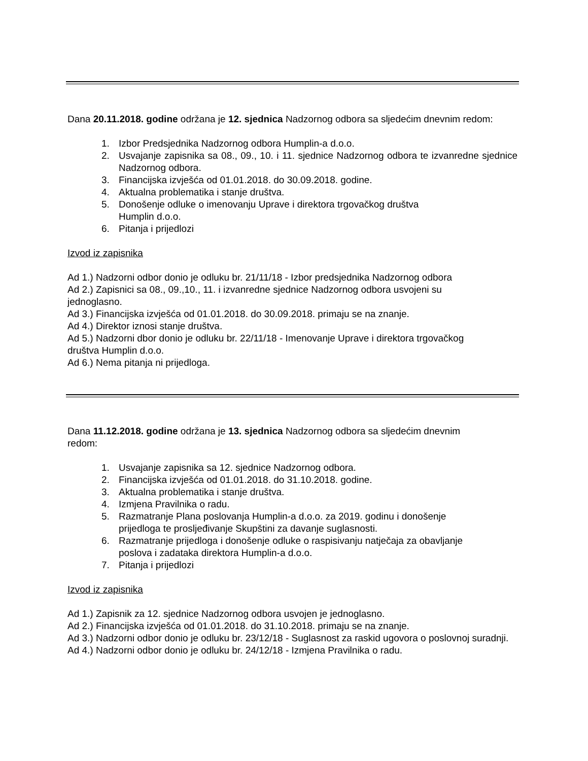Dana 20.11.2018. godine održana je 12. sjednica Nadzornog odbora sa sljedećim dnevnim redom:
1. Izbor Predsjednika Nadzornog odbora Humplin-a d.o.o.
2. Usvajanje zapisnika sa 08., 09., 10. i 11. sjednice Nadzornog odbora te izvanredne sjednice Nadzornog odbora.
3. Financijska izvješća od 01.01.2018. do 30.09.2018. godine.
4. Aktualna problematika i stanje društva.
5. Donošenje odluke o imenovanju Uprave i direktora trgovačkog društva
Humplin d.o.o.
6. Pitanja i prijedlozi
Izvod iz zapisnika
Ad 1.) Nadzorni odbor donio je odluku br. 21/11/18 - Izbor predsjednika Nadzornog odbora
Ad 2.) Zapisnici sa 08., 09.,10., 11. i izvanredne sjednice Nadzornog odbora usvojeni su
jednoglasno.
Ad 3.) Financijska izvješća od 01.01.2018. do 30.09.2018. primaju se na znanje.
Ad 4.) Direktor iznosi stanje društva.
Ad 5.) Nadzorni dbor donio je odluku br. 22/11/18 - Imenovanje Uprave i direktora trgovačkog
društva Humplin d.o.o.
Ad 6.) Nema pitanja ni prijedloga.
Dana 11.12.2018. godine održana je 13. sjednica Nadzornog odbora sa sljedećim dnevnim
redom:
1. Usvajanje zapisnika sa 12. sjednice Nadzornog odbora.
2. Financijska izvješća od 01.01.2018. do 31.10.2018. godine.
3. Aktualna problematika i stanje društva.
4. Izmjena Pravilnika o radu.
5. Razmatranje Plana poslovanja Humplin-a d.o.o. za 2019. godinu i donošenje
prijedloga te prosljeđivanje Skupštini za davanje suglasnosti.
6. Razmatranje prijedloga i donošenje odluke o raspisivanju natječaja za obavljanje
poslova i zadataka direktora Humplin-a d.o.o.
7. Pitanja i prijedlozi
Izvod iz zapisnika
Ad 1.) Zapisnik za 12. sjednice Nadzornog odbora usvojen je jednoglasno.
Ad 2.) Financijska izvješća od 01.01.2018. do 31.10.2018. primaju se na znanje.
Ad 3.) Nadzorni odbor donio je odluku br. 23/12/18 - Suglasnost za raskid ugovora o poslovnoj suradnji.
Ad 4.) Nadzorni odbor donio je odluku br. 24/12/18 - Izmjena Pravilnika o radu.